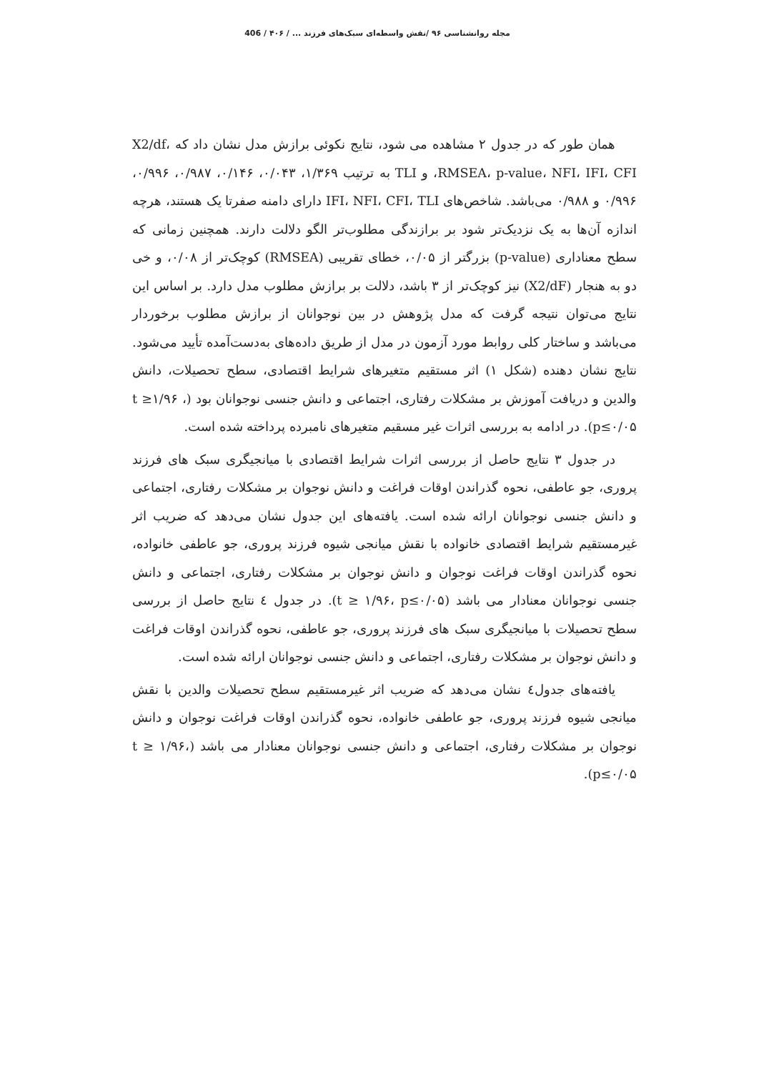مجله روانشناسی ۹۶ /نقش واسطه‌ای سبک‌های فرزند ... / ۴۰۶ / 406
همان طور که در جدول ۲ مشاهده می شود، نتایج نکوئی برازش مدل نشان داد که X2/df، RMSEA، p-value، NFI، IFI، CFI، و TLI به ترتیب ۱/۳۶۹، ۰/۰۴۳، ۰/۱۴۶، ۰/۹۸۷، ۰/۹۹۶، ۰/۹۹۶ و ۰/۹۸۸ می‌باشد. شاخص‌های IFI، NFI، CFI، TLI دارای دامنه صفرتا یک هستند، هرچه اندازه آن‌ها به یک نزدیک‌تر شود بر برازندگی مطلوب‌تر الگو دلالت دارند. همچنین زمانی که سطح معناداری (p-value) بزرگتر از ۰/۰۵، خطای تقریبی (RMSEA) کوچک‌تر از ۰/۰۸، و خی دو به هنجار (X2/dF) نیز کوچک‌تر از ۳ باشد، دلالت بر برازش مطلوب مدل دارد. بر اساس این نتایج می‌توان نتیجه گرفت که مدل پژوهش در بین نوجوانان از برازش مطلوب برخوردار می‌باشد و ساختار کلی روابط مورد آزمون در مدل از طریق داده‌های به‌دست‌آمده تأیید می‌شود. نتایج نشان دهنده (شکل ۱) اثر مستقیم متغیرهای شرایط اقتصادی، سطح تحصیلات، دانش والدین و دریافت آموزش بر مشکلات رفتاری، اجتماعی و دانش جنسی نوجوانان بود (t ≥۱/۹۶ ، p≤۰/۰۵). در ادامه به بررسی اثرات غیر مسقیم متغیرهای نامبرده پرداخته شده است.
در جدول ۳ نتایج حاصل از بررسی اثرات شرایط اقتصادی با میانجیگری سبک های فرزند پروری، جو عاطفی، نحوه گذراندن اوقات فراغت و دانش نوجوان بر مشکلات رفتاری، اجتماعی و دانش جنسی نوجوانان ارائه شده است. یافته‌های این جدول نشان می‌دهد که ضریب اثر غیرمستقیم شرایط اقتصادی خانواده با نقش میانجی شیوه فرزند پروری، جو عاطفی خانواده، نحوه گذراندن اوقات فراغت نوجوان و دانش نوجوان بر مشکلات رفتاری، اجتماعی و دانش جنسی نوجوانان معنادار می باشد (t ≥ ۱/۹۶، p≤۰/۰۵). در جدول ٤ نتایج حاصل از بررسی سطح تحصیلات با میانجیگری سبک های فرزند پروری، جو عاطفی، نحوه گذراندن اوقات فراغت و دانش نوجوان بر مشکلات رفتاری، اجتماعی و دانش جنسی نوجوانان ارائه شده است.
یافته‌های جدول٤ نشان می‌دهد که ضریب اثر غیرمستقیم سطح تحصیلات والدین با نقش میانجی شیوه فرزند پروری، جو عاطفی خانواده، نحوه گذراندن اوقات فراغت نوجوان و دانش نوجوان بر مشکلات رفتاری، اجتماعی و دانش جنسی نوجوانان معنادار می باشد (t ≥ ۱/۹۶، p≤۰/۰۵).